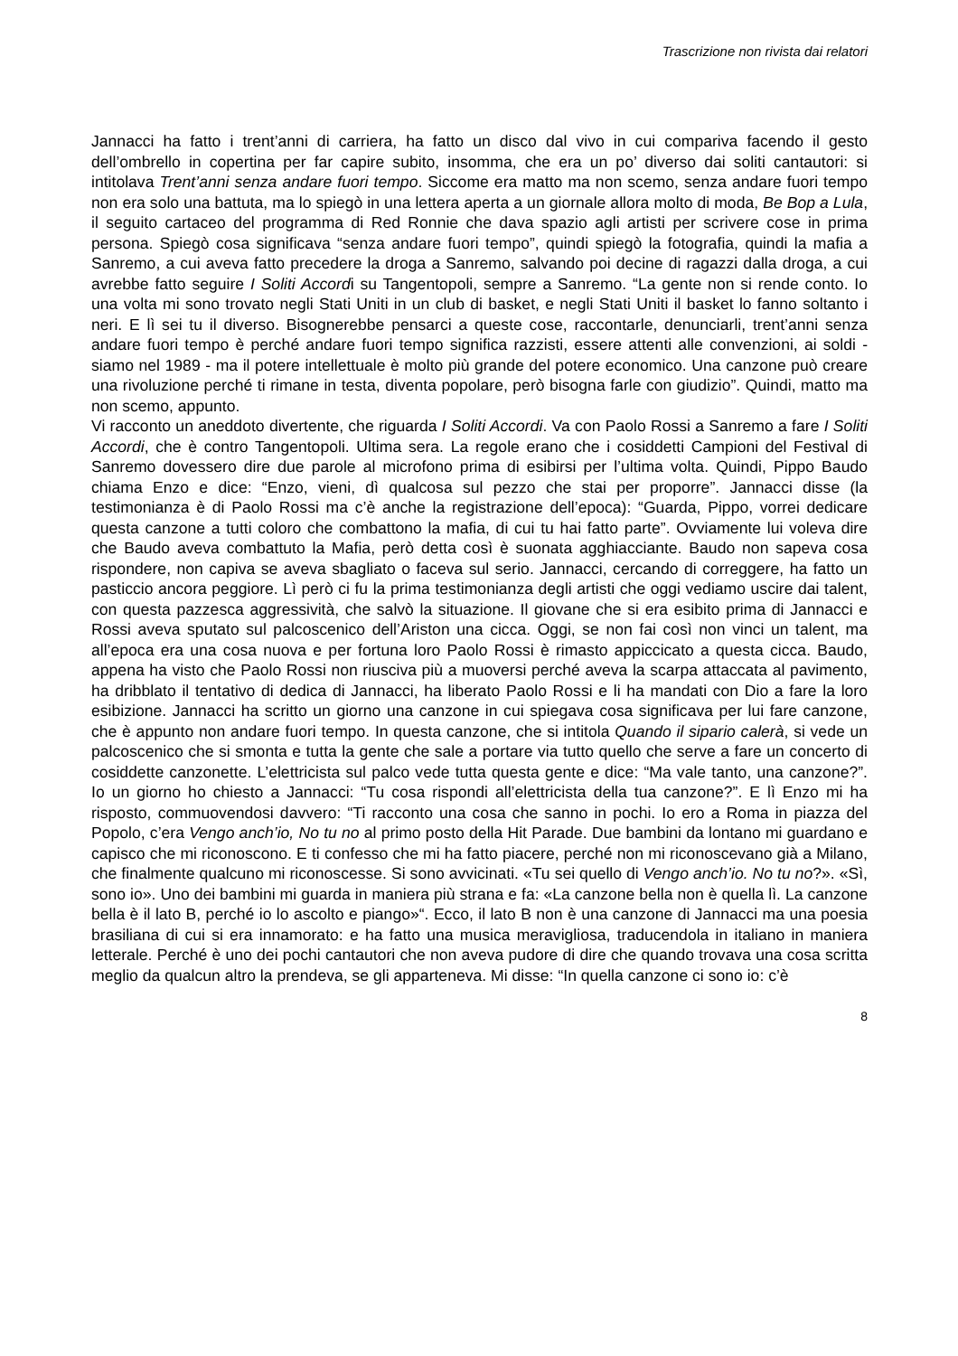Trascrizione non rivista dai relatori
Jannacci ha fatto i trent’anni di carriera, ha fatto un disco dal vivo in cui compariva facendo il gesto dell’ombrello in copertina per far capire subito, insomma, che era un po’ diverso dai soliti cantautori: si intitolava Trent’anni senza andare fuori tempo. Siccome era matto ma non scemo, senza andare fuori tempo non era solo una battuta, ma lo spiegò in una lettera aperta a un giornale allora molto di moda, Be Bop a Lula, il seguito cartaceo del programma di Red Ronnie che dava spazio agli artisti per scrivere cose in prima persona. Spiegò cosa significava “senza andare fuori tempo”, quindi spiegò la fotografia, quindi la mafia a Sanremo, a cui aveva fatto precedere la droga a Sanremo, salvando poi decine di ragazzi dalla droga, a cui avrebbe fatto seguire I Soliti Accordi su Tangentopoli, sempre a Sanremo. “La gente non si rende conto. Io una volta mi sono trovato negli Stati Uniti in un club di basket, e negli Stati Uniti il basket lo fanno soltanto i neri. E lì sei tu il diverso. Bisognerebbe pensarci a queste cose, raccontarle, denunciarli, trent’anni senza andare fuori tempo è perché andare fuori tempo significa razzisti, essere attenti alle convenzioni, ai soldi - siamo nel 1989 - ma il potere intellettuale è molto più grande del potere economico. Una canzone può creare una rivoluzione perché ti rimane in testa, diventa popolare, però bisogna farle con giudizio”. Quindi, matto ma non scemo, appunto.
Vi racconto un aneddoto divertente, che riguarda I Soliti Accordi. Va con Paolo Rossi a Sanremo a fare I Soliti Accordi, che è contro Tangentopoli. Ultima sera. La regole erano che i cosiddetti Campioni del Festival di Sanremo dovessero dire due parole al microfono prima di esibirsi per l’ultima volta. Quindi, Pippo Baudo chiama Enzo e dice: “Enzo, vieni, dì qualcosa sul pezzo che stai per proporre”. Jannacci disse (la testimonianza è di Paolo Rossi ma c’è anche la registrazione dell’epoca): “Guarda, Pippo, vorrei dedicare questa canzone a tutti coloro che combattono la mafia, di cui tu hai fatto parte”. Ovviamente lui voleva dire che Baudo aveva combattuto la Mafia, però detta così è suonata agghiacciante. Baudo non sapeva cosa rispondere, non capiva se aveva sbagliato o faceva sul serio. Jannacci, cercando di correggere, ha fatto un pasticcio ancora peggiore. Lì però ci fu la prima testimonianza degli artisti che oggi vediamo uscire dai talent, con questa pazzesca aggressività, che salvò la situazione. Il giovane che si era esibito prima di Jannacci e Rossi aveva sputato sul palcoscenico dell’Ariston una cicca. Oggi, se non fai così non vinci un talent, ma all’epoca era una cosa nuova e per fortuna loro Paolo Rossi è rimasto appiccicato a questa cicca. Baudo, appena ha visto che Paolo Rossi non riusciva più a muoversi perché aveva la scarpa attaccata al pavimento, ha dribblato il tentativo di dedica di Jannacci, ha liberato Paolo Rossi e li ha mandati con Dio a fare la loro esibizione. Jannacci ha scritto un giorno una canzone in cui spiegava cosa significava per lui fare canzone, che è appunto non andare fuori tempo. In questa canzone, che si intitola Quando il sipario calerà, si vede un palcoscenico che si smonta e tutta la gente che sale a portare via tutto quello che serve a fare un concerto di cosiddette canzonette. L’elettricista sul palco vede tutta questa gente e dice: “Ma vale tanto, una canzone?”. Io un giorno ho chiesto a Jannacci: “Tu cosa rispondi all’elettricista della tua canzone?”. E lì Enzo mi ha risposto, commuovendosi davvero: “Ti racconto una cosa che sanno in pochi. Io ero a Roma in piazza del Popolo, c’era Vengo anch’io, No tu no al primo posto della Hit Parade. Due bambini da lontano mi guardano e capisco che mi riconoscono. E ti confesso che mi ha fatto piacere, perché non mi riconoscevano già a Milano, che finalmente qualcuno mi riconoscesse. Si sono avvicinati. «Tu sei quello di Vengo anch’io. No tu no?». «Sì, sono io». Uno dei bambini mi guarda in maniera più strana e fa: «La canzone bella non è quella lì. La canzone bella è il lato B, perché io lo ascolto e piango»“. Ecco, il lato B non è una canzone di Jannacci ma una poesia brasiliana di cui si era innamorato: e ha fatto una musica meravigliosa, traducendola in italiano in maniera letterale. Perché è uno dei pochi cantautori che non aveva pudore di dire che quando trovava una cosa scritta meglio da qualcun altro la prendeva, se gli apparteneva. Mi disse: “In quella canzone ci sono io: c’è
8